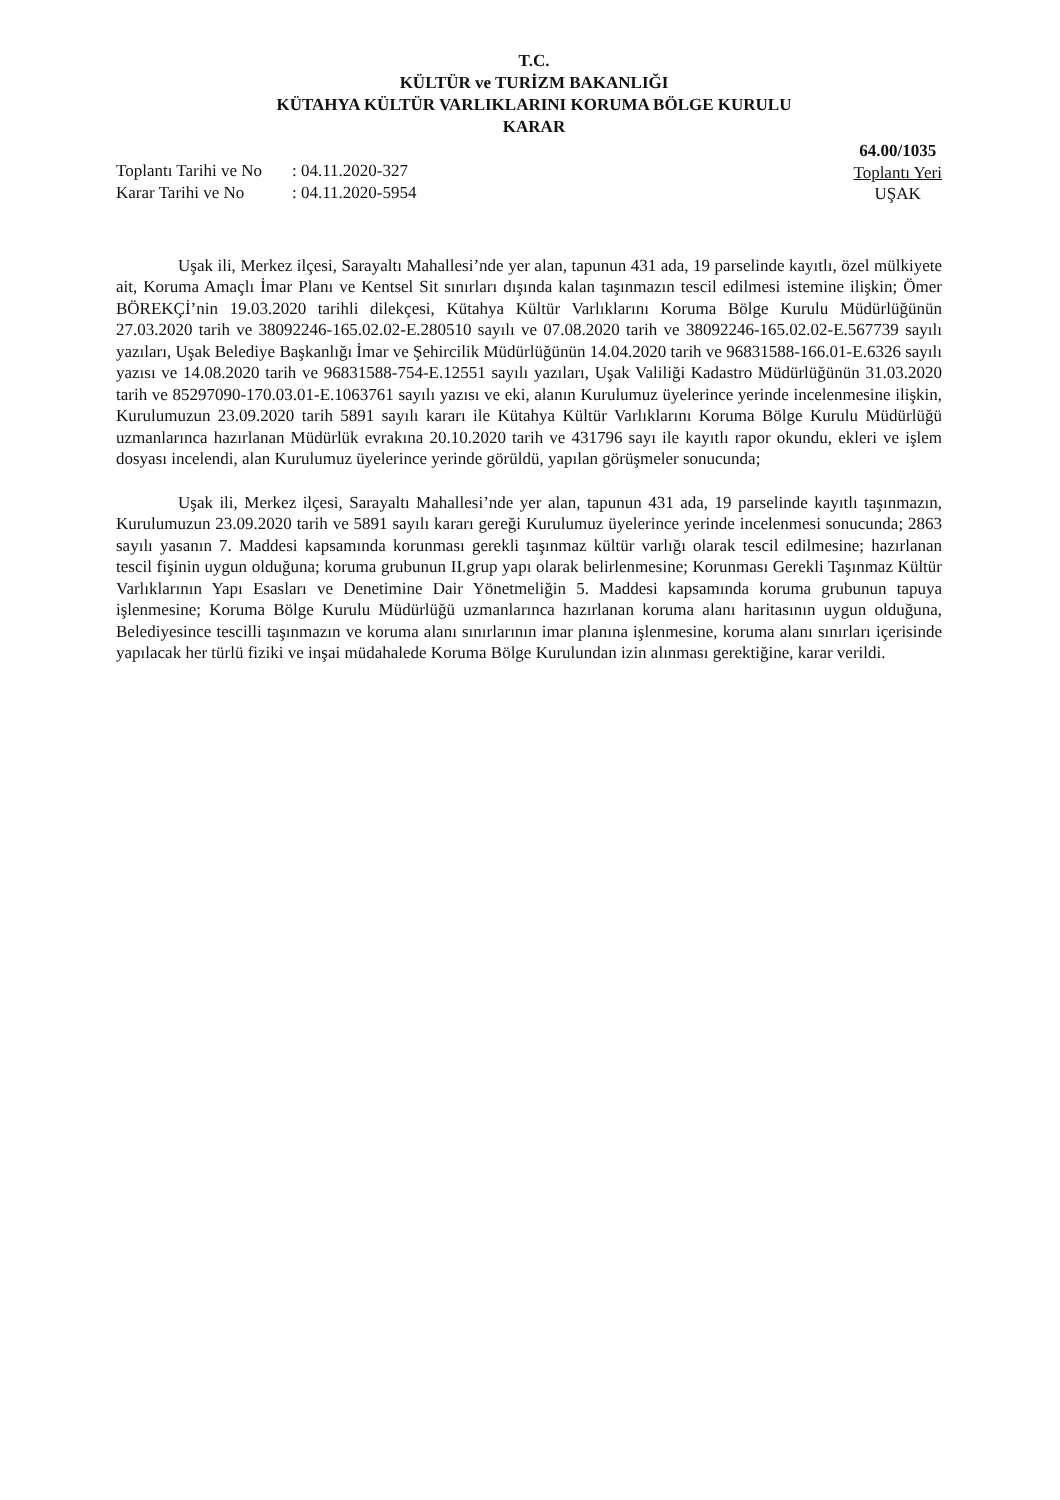T.C.
KÜLTÜR ve TURİZM BAKANLIĞI
KÜTAHYA KÜLTÜR VARLIKLARINI KORUMA BÖLGE KURULU
KARAR
| Toplantı Tarihi ve No | : 04.11.2020-327 |
| Karar Tarihi ve No | : 04.11.2020-5954 |
64.00/1035
Toplantı Yeri
UŞAK
Uşak ili, Merkez ilçesi, Sarayaltı Mahallesi’nde yer alan, tapunun 431 ada, 19 parselinde kayıtlı, özel mülkiyete ait, Koruma Amaçlı İmar Planı ve Kentsel Sit sınırları dışında kalan taşınmazın tescil edilmesi istemine ilişkin; Ömer BÖREKÇİ’nin 19.03.2020 tarihli dilekçesi, Kütahya Kültür Varlıklarını Koruma Bölge Kurulu Müdürlüğünün 27.03.2020 tarih ve 38092246-165.02.02-E.280510 sayılı ve 07.08.2020 tarih ve 38092246-165.02.02-E.567739 sayılı yazıları, Uşak Belediye Başkanlığı İmar ve Şehircilik Müdürlüğünün 14.04.2020 tarih ve 96831588-166.01-E.6326 sayılı yazısı ve 14.08.2020 tarih ve 96831588-754-E.12551 sayılı yazıları, Uşak Valiliği Kadastro Müdürlüğünün 31.03.2020 tarih ve 85297090-170.03.01-E.1063761 sayılı yazısı ve eki, alanın Kurulumuz üyelerince yerinde incelenmesine ilişkin, Kurulumuzun 23.09.2020 tarih 5891 sayılı kararı ile Kütahya Kültür Varlıklarını Koruma Bölge Kurulu Müdürlüğü uzmanlarınca hazırlanan Müdürlük evrakına 20.10.2020 tarih ve 431796 sayı ile kayıtlı rapor okundu, ekleri ve işlem dosyası incelendi, alan Kurulumuz üyelerince yerinde görüldü, yapılan görüşmeler sonucunda;
Uşak ili, Merkez ilçesi, Sarayaltı Mahallesi’nde yer alan, tapunun 431 ada, 19 parselinde kayıtlı taşınmazın, Kurulumuzun 23.09.2020 tarih ve 5891 sayılı kararı gereği Kurulumuz üyelerince yerinde incelenmesi sonucunda; 2863 sayılı yasanın 7. Maddesi kapsamında korunması gerekli taşınmaz kültür varlığı olarak tescil edilmesine; hazırlanan tescil fişinin uygun olduğuna; koruma grubunun II.grup yapı olarak belirlenmesine; Korunması Gerekli Taşınmaz Kültür Varlıklarının Yapı Esasları ve Denetimine Dair Yönetmeliğin 5. Maddesi kapsamında koruma grubunun tapuya işlenmesine; Koruma Bölge Kurulu Müdürlüğü uzmanlarınca hazırlanan koruma alanı haritasının uygun olduğuna, Belediyesince tescilli taşınmazın ve koruma alanı sınırlarının imar planına işlenmesine, koruma alanı sınırları içerisinde yapılacak her türlü fiziki ve inşai müdahalede Koruma Bölge Kurulundan izin alınması gerektiğine, karar verildi.